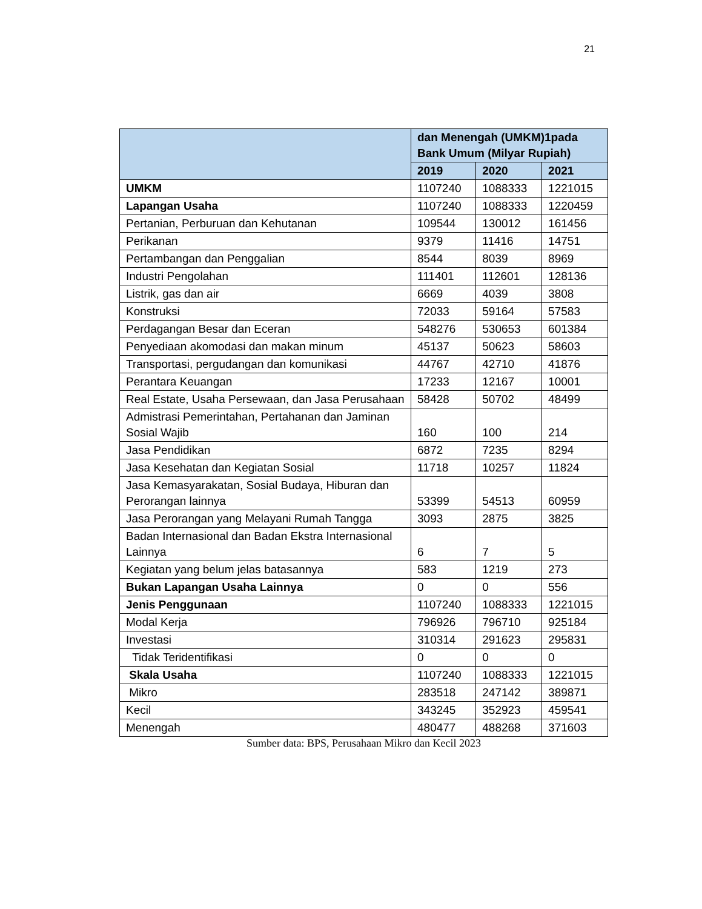21
| | dan Menengah (UMKM)1pada Bank Umum (Milyar Rupiah) | | |
| --- | --- | --- | --- |
| | 2019 | 2020 | 2021 |
| UMKM | 1107240 | 1088333 | 1221015 |
| Lapangan Usaha | 1107240 | 1088333 | 1220459 |
| Pertanian, Perburuan dan Kehutanan | 109544 | 130012 | 161456 |
| Perikanan | 9379 | 11416 | 14751 |
| Pertambangan dan Penggalian | 8544 | 8039 | 8969 |
| Industri Pengolahan | 111401 | 112601 | 128136 |
| Listrik, gas dan air | 6669 | 4039 | 3808 |
| Konstruksi | 72033 | 59164 | 57583 |
| Perdagangan Besar dan Eceran | 548276 | 530653 | 601384 |
| Penyediaan akomodasi dan makan minum | 45137 | 50623 | 58603 |
| Transportasi, pergudangan dan komunikasi | 44767 | 42710 | 41876 |
| Perantara Keuangan | 17233 | 12167 | 10001 |
| Real Estate, Usaha Persewaan, dan Jasa Perusahaan | 58428 | 50702 | 48499 |
| Admistrasi Pemerintahan, Pertahanan dan Jaminan Sosial Wajib | 160 | 100 | 214 |
| Jasa Pendidikan | 6872 | 7235 | 8294 |
| Jasa Kesehatan dan Kegiatan Sosial | 11718 | 10257 | 11824 |
| Jasa Kemasyarakatan, Sosial Budaya, Hiburan dan Perorangan lainnya | 53399 | 54513 | 60959 |
| Jasa Perorangan yang Melayani Rumah Tangga | 3093 | 2875 | 3825 |
| Badan Internasional dan Badan Ekstra Internasional Lainnya | 6 | 7 | 5 |
| Kegiatan yang belum jelas batasannya | 583 | 1219 | 273 |
| Bukan Lapangan Usaha Lainnya | 0 | 0 | 556 |
| Jenis Penggunaan | 1107240 | 1088333 | 1221015 |
| Modal Kerja | 796926 | 796710 | 925184 |
| Investasi | 310314 | 291623 | 295831 |
| Tidak Teridentifikasi | 0 | 0 | 0 |
| Skala Usaha | 1107240 | 1088333 | 1221015 |
| Mikro | 283518 | 247142 | 389871 |
| Kecil | 343245 | 352923 | 459541 |
| Menengah | 480477 | 488268 | 371603 |
Sumber data: BPS, Perusahaan Mikro dan Kecil 2023